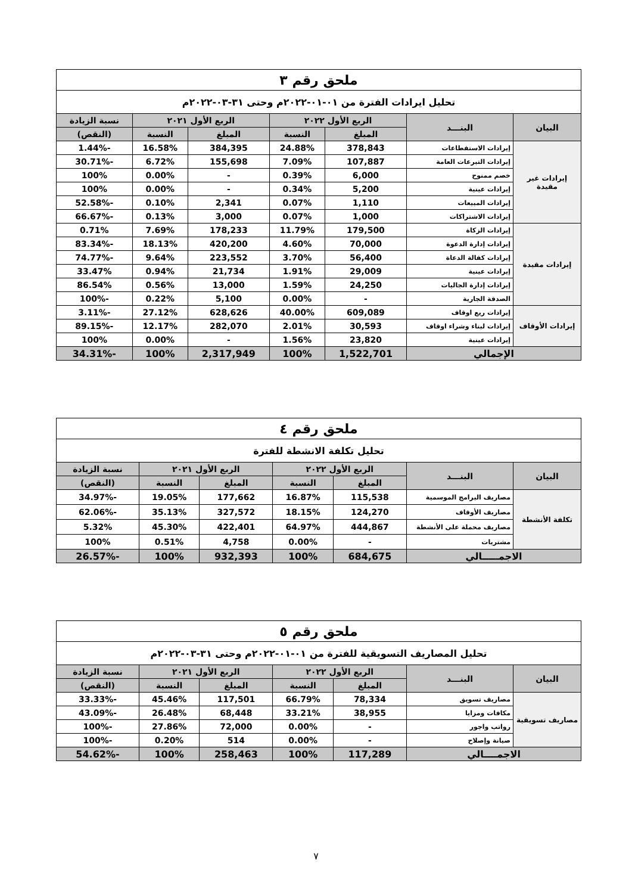| ملحق رقم ٣ | | | | | | |
| تحليل ايرادات الفترة من ٠١-٠١-٢٠٢٢م وحتى ٣١-٠٣-٢٠٢٢م | | | | | | |
| البيان | البنـــد | الربع الأول ٢٠٢٢ | | الربع الأول ٢٠٢١ | | نسبة الزيادة |
| | | المبلغ | النسبة | المبلغ | النسبة | (النقص) |
| إيرادات غير مقيدة | إيرادات الاستقطاعات | 378,843 | 24.88% | 384,395 | 16.58% | -1.44% |
| | إيرادات التبرعات العامة | 107,887 | 7.09% | 155,698 | 6.72% | -30.71% |
| | خصم ممنوح | 6,000 | 0.39% | - | 0.00% | 100% |
| | إيرادات عينية | 5,200 | 0.34% | - | 0.00% | 100% |
| | إيرادات المبيعات | 1,110 | 0.07% | 2,341 | 0.10% | -52.58% |
| | إيرادات الاشتراكات | 1,000 | 0.07% | 3,000 | 0.13% | -66.67% |
| إيرادات مقيدة | إيرادات الزكاة | 179,500 | 11.79% | 178,233 | 7.69% | 0.71% |
| | إيرادات إدارة الدعوة | 70,000 | 4.60% | 420,200 | 18.13% | -83.34% |
| | إيرادات كفالة الدعاة | 56,400 | 3.70% | 223,552 | 9.64% | -74.77% |
| | إيرادات عينية | 29,009 | 1.91% | 21,734 | 0.94% | 33.47% |
| | إيرادات إدارة الجاليات | 24,250 | 1.59% | 13,000 | 0.56% | 86.54% |
| | الصدقة الجارية | - | 0.00% | 5,100 | 0.22% | -100% |
| إيرادات الأوقاف | إيرادات ريع اوقاف | 609,089 | 40.00% | 628,626 | 27.12% | -3.11% |
| | إيرادات لبناء وشراء اوقاف | 30,593 | 2.01% | 282,070 | 12.17% | -89.15% |
| | إيرادات عينية | 23,820 | 1.56% | - | 0.00% | 100% |
| الإجمالي | | 1,522,701 | 100% | 2,317,949 | 100% | -34.31% |
| ملحق رقم ٤ | | | | | | |
| تحليل تكلفة الانشطة للفترة | | | | | | |
| البيان | البنـــد | الربع الأول ٢٠٢٢ | | الربع الأول ٢٠٢١ | | نسبة الزيادة |
| | | المبلغ | النسبة | المبلغ | النسبة | (النقص) |
| تكلفة الأنشطة | مصاريف البرامج الموسمية | 115,538 | 16.87% | 177,662 | 19.05% | -34.97% |
| | مصاريف الأوقاف | 124,270 | 18.15% | 327,572 | 35.13% | -62.06% |
| | مصاريف محملة على الأنشطة | 444,867 | 64.97% | 422,401 | 45.30% | 5.32% |
| | مشتريات | - | 0.00% | 4,758 | 0.51% | 100% |
| الاجمـــــالي | | 684,675 | 100% | 932,393 | 100% | -26.57% |
| ملحق رقم ٥ | | | | | | |
| تحليل المصاريف التسويقية للفترة من ٠١-٠١-٢٠٢٢م وحتى ٣١-٠٣-٢٠٢٢م | | | | | | |
| البيان | البنـــد | الربع الأول ٢٠٢٢ | | الربع الأول ٢٠٢١ | | نسبة الزيادة |
| | | المبلغ | النسبة | المبلغ | النسبة | (النقص) |
| مصاريف تسويقية | مصاريف تسويق | 78,334 | 66.79% | 117,501 | 45.46% | -33.33% |
| | مكافات ومزايا | 38,955 | 33.21% | 68,448 | 26.48% | -43.09% |
| | رواتب واجور | - | 0.00% | 72,000 | 27.86% | -100% |
| | صيانة وإصلاح | - | 0.00% | 514 | 0.20% | -100% |
| الاجمــــالي | | 117,289 | 100% | 258,463 | 100% | -54.62% |
٧